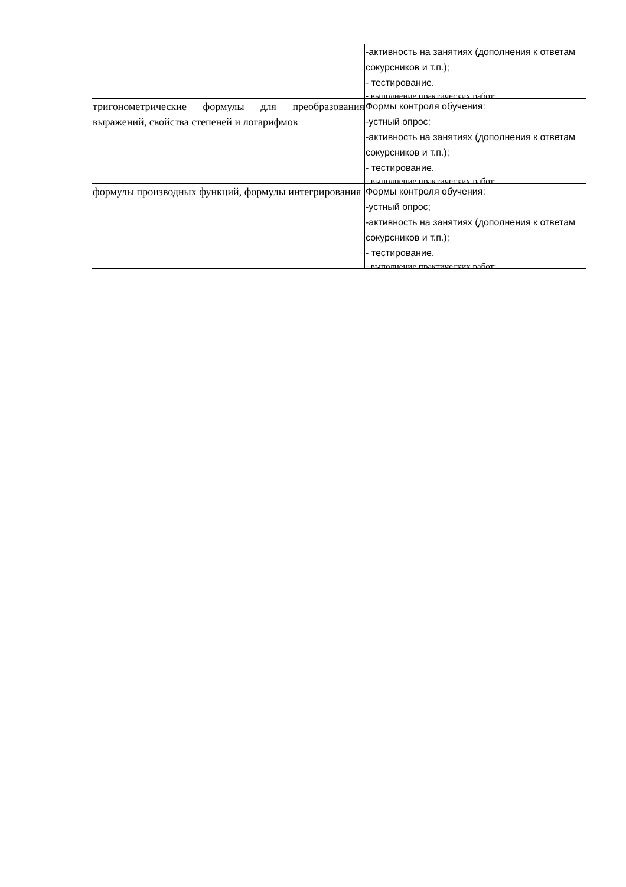| | -активность на занятиях (дополнения к ответам сокурсников и т.п.); - тестирование. - выполнение практических работ; |
| тригонометрические формулы для преобразования выражений, свойства степеней и логарифмов | Формы контроля обучения: -устный опрос; -активность на занятиях (дополнения к ответам сокурсников и т.п.); - тестирование. - выполнение практических работ; |
| формулы производных функций, формулы интегрирования | Формы контроля обучения: -устный опрос; -активность на занятиях (дополнения к ответам сокурсников и т.п.); - тестирование. - выполнение практических работ; |